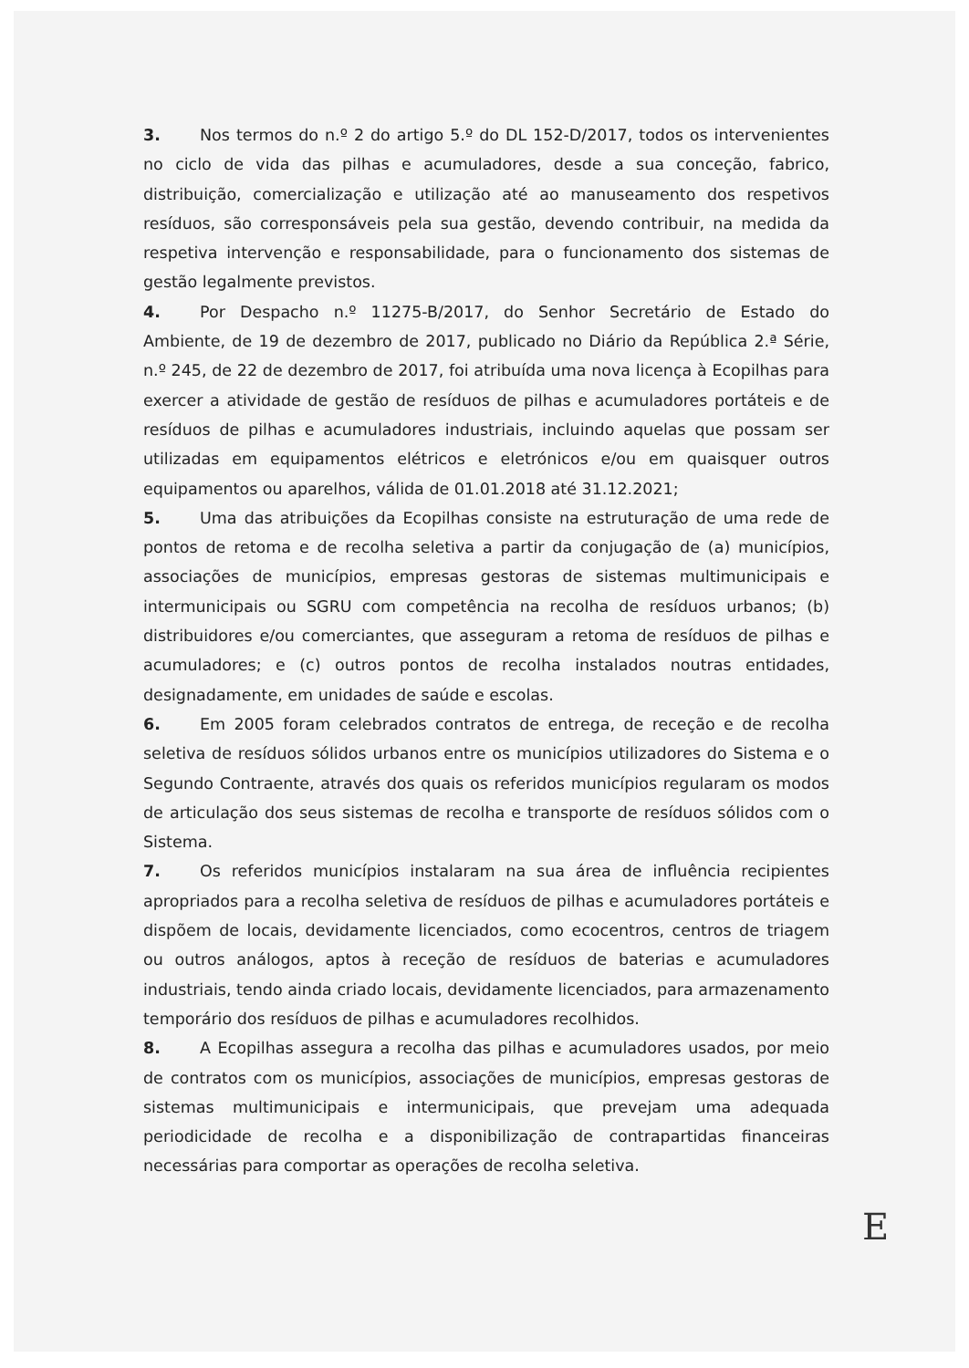3. Nos termos do n.º 2 do artigo 5.º do DL 152-D/2017, todos os intervenientes no ciclo de vida das pilhas e acumuladores, desde a sua conceção, fabrico, distribuição, comercialização e utilização até ao manuseamento dos respetivos resíduos, são corresponsáveis pela sua gestão, devendo contribuir, na medida da respetiva intervenção e responsabilidade, para o funcionamento dos sistemas de gestão legalmente previstos.
4. Por Despacho n.º 11275-B/2017, do Senhor Secretário de Estado do Ambiente, de 19 de dezembro de 2017, publicado no Diário da República 2.ª Série, n.º 245, de 22 de dezembro de 2017, foi atribuída uma nova licença à Ecopilhas para exercer a atividade de gestão de resíduos de pilhas e acumuladores portáteis e de resíduos de pilhas e acumuladores industriais, incluindo aquelas que possam ser utilizadas em equipamentos elétricos e eletrónicos e/ou em quaisquer outros equipamentos ou aparelhos, válida de 01.01.2018 até 31.12.2021;
5. Uma das atribuições da Ecopilhas consiste na estruturação de uma rede de pontos de retoma e de recolha seletiva a partir da conjugação de (a) municípios, associações de municípios, empresas gestoras de sistemas multimunicipais e intermunicipais ou SGRU com competência na recolha de resíduos urbanos; (b) distribuidores e/ou comerciantes, que asseguram a retoma de resíduos de pilhas e acumuladores; e (c) outros pontos de recolha instalados noutras entidades, designadamente, em unidades de saúde e escolas.
6. Em 2005 foram celebrados contratos de entrega, de receção e de recolha seletiva de resíduos sólidos urbanos entre os municípios utilizadores do Sistema e o Segundo Contraente, através dos quais os referidos municípios regularam os modos de articulação dos seus sistemas de recolha e transporte de resíduos sólidos com o Sistema.
7. Os referidos municípios instalaram na sua área de influência recipientes apropriados para a recolha seletiva de resíduos de pilhas e acumuladores portáteis e dispõem de locais, devidamente licenciados, como ecocentros, centros de triagem ou outros análogos, aptos à receção de resíduos de baterias e acumuladores industriais, tendo ainda criado locais, devidamente licenciados, para armazenamento temporário dos resíduos de pilhas e acumuladores recolhidos.
8. A Ecopilhas assegura a recolha das pilhas e acumuladores usados, por meio de contratos com os municípios, associações de municípios, empresas gestoras de sistemas multimunicipais e intermunicipais, que prevejam uma adequada periodicidade de recolha e a disponibilização de contrapartidas financeiras necessárias para comportar as operações de recolha seletiva.
E